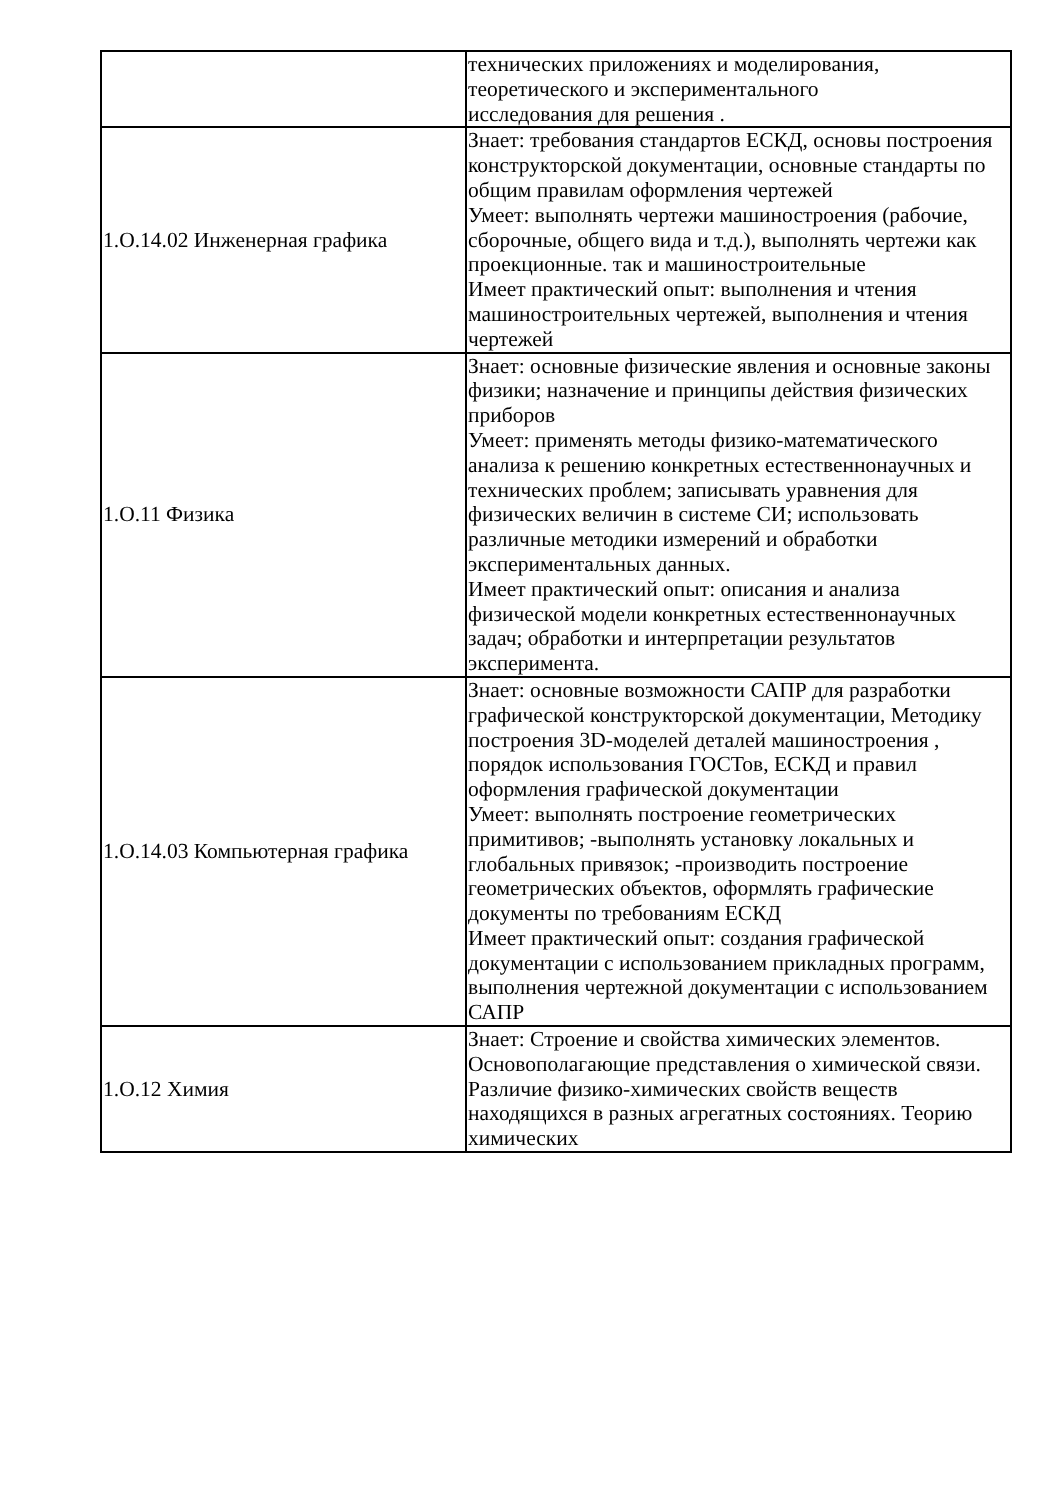| | технических приложениях и моделирования, теоретического и экспериментального исследования для решения . |
| 1.О.14.02 Инженерная графика | Знает: требования стандартов ЕСКД, основы построения конструкторской документации, основные стандарты по общим правилам оформления чертежей Умеет: выполнять чертежи машиностроения (рабочие, сборочные, общего вида и т.д.), выполнять чертежи как проекционные. так и машиностроительные Имеет практический опыт: выполнения и чтения машиностроительных чертежей, выполнения и чтения чертежей |
| 1.О.11 Физика | Знает: основные физические явления и основные законы физики; назначение и принципы действия физических приборов Умеет: применять методы физико-математического анализа к решению конкретных естественнонаучных и технических проблем; записывать уравнения для физических величин в системе СИ; использовать различные методики измерений и обработки экспериментальных данных. Имеет практический опыт: описания и анализа физической модели конкретных естественнонаучных задач; обработки и интерпретации результатов эксперимента. |
| 1.О.14.03 Компьютерная графика | Знает: основные возможности САПР для разработки графической конструкторской документации, Методику построения 3D-моделей деталей машиностроения , порядок использования ГОСТов, ЕСКД и правил оформления графической документации Умеет: выполнять построение геометрических примитивов; -выполнять установку локальных и глобальных привязок; -производить построение геометрических объектов, оформлять графические документы по требованиям ЕСКД Имеет практический опыт: создания графической документации с использованием прикладных программ, выполнения чертежной документации с использованием САПР |
| 1.О.12 Химия | Знает: Строение и свойства химических элементов. Основополагающие представления о химической связи. Различие физико-химических свойств веществ находящихся в разных агрегатных состояниях. Теорию химических |